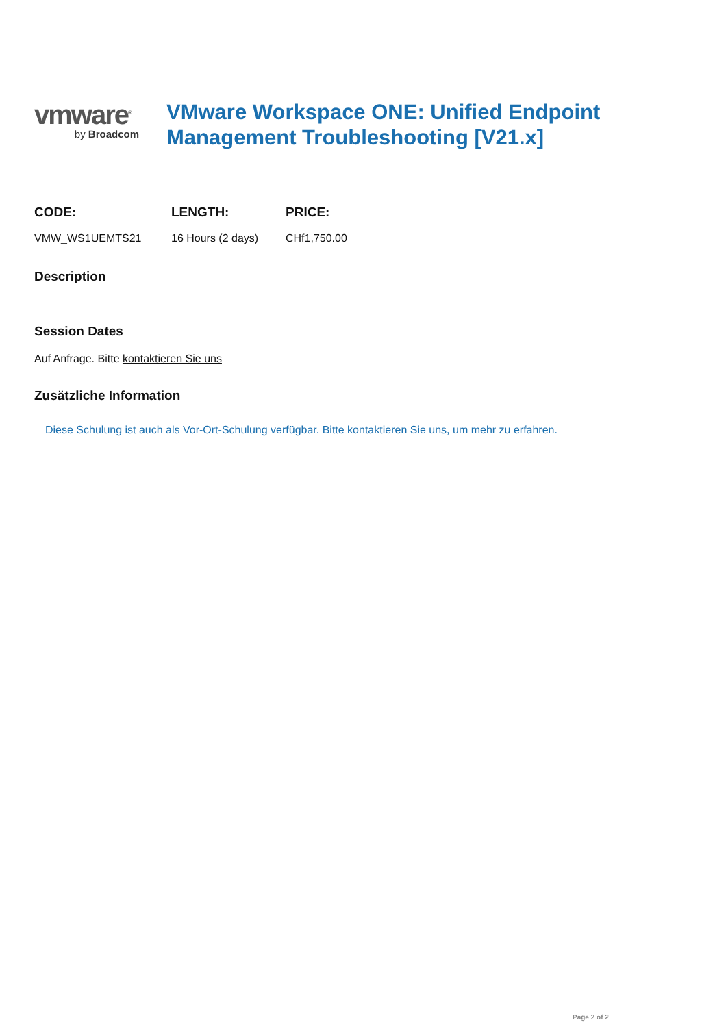vmware<sup>®</sup>
by Broadcom
VMware Workspace ONE: Unified Endpoint Management Troubleshooting [V21.x]
CODE:
VMW_WS1UEMTS21
LENGTH:
16 Hours (2 days)
PRICE:
CHf1,750.00
Description
Session Dates
Auf Anfrage. Bitte kontaktieren Sie uns
Zusätzliche Information
Diese Schulung ist auch als Vor-Ort-Schulung verfügbar. Bitte kontaktieren Sie uns, um mehr zu erfahren.
Page 2 of 2